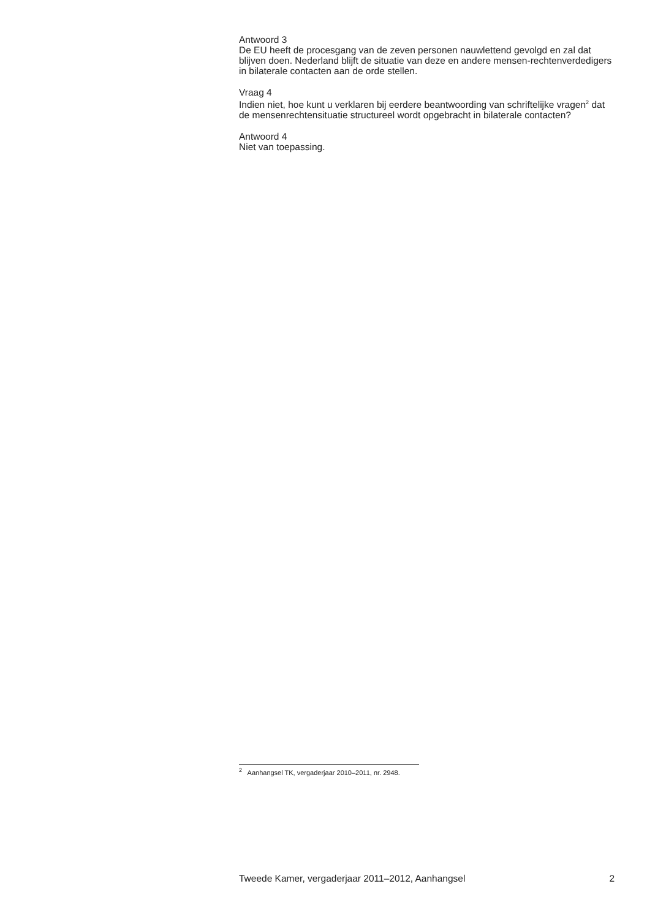Antwoord 3
De EU heeft de procesgang van de zeven personen nauwlettend gevolgd en zal dat blijven doen. Nederland blijft de situatie van deze en andere mensen-rechtenverdedigers in bilaterale contacten aan de orde stellen.
Vraag 4
Indien niet, hoe kunt u verklaren bij eerdere beantwoording van schriftelijke vragen<sup>2</sup> dat de mensenrechtensituatie structureel wordt opgebracht in bilaterale contacten?
Antwoord 4
Niet van toepassing.
<sup>2</sup> Aanhangsel TK, vergaderjaar 2010–2011, nr. 2948.
Tweede Kamer, vergaderjaar 2011–2012, Aanhangsel 2